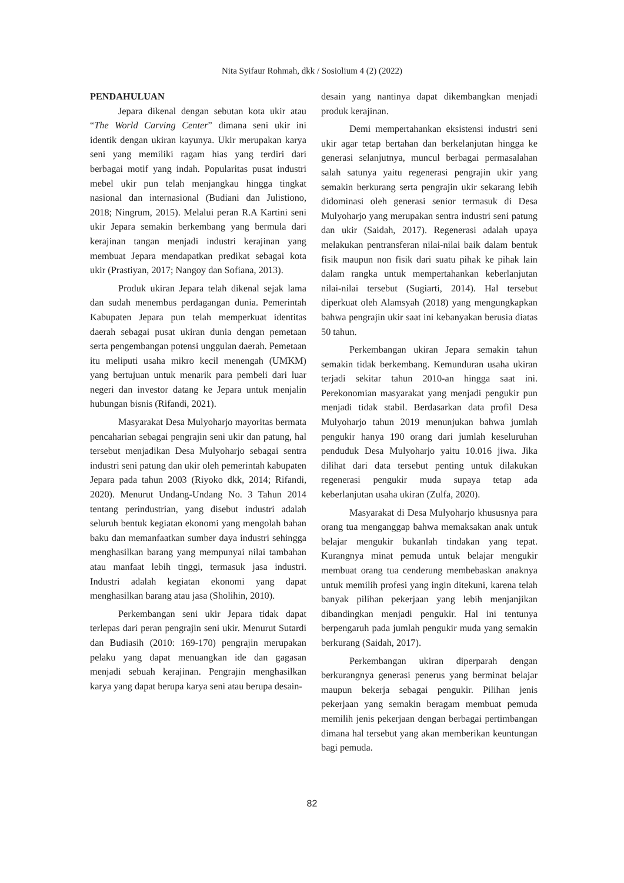Nita Syifaur Rohmah, dkk / Sosiolium 4 (2) (2022)
PENDAHULUAN
Jepara dikenal dengan sebutan kota ukir atau “The World Carving Center” dimana seni ukir ini identik dengan ukiran kayunya. Ukir merupakan karya seni yang memiliki ragam hias yang terdiri dari berbagai motif yang indah. Popularitas pusat industri mebel ukir pun telah menjangkau hingga tingkat nasional dan internasional (Budiani dan Julistiono, 2018; Ningrum, 2015). Melalui peran R.A Kartini seni ukir Jepara semakin berkembang yang bermula dari kerajinan tangan menjadi industri kerajinan yang membuat Jepara mendapatkan predikat sebagai kota ukir (Prastiyan, 2017; Nangoy dan Sofiana, 2013).
Produk ukiran Jepara telah dikenal sejak lama dan sudah menembus perdagangan dunia. Pemerintah Kabupaten Jepara pun telah memperkuat identitas daerah sebagai pusat ukiran dunia dengan pemetaan serta pengembangan potensi unggulan daerah. Pemetaan itu meliputi usaha mikro kecil menengah (UMKM) yang bertujuan untuk menarik para pembeli dari luar negeri dan investor datang ke Jepara untuk menjalin hubungan bisnis (Rifandi, 2021).
Masyarakat Desa Mulyoharjo mayoritas bermata pencaharian sebagai pengrajin seni ukir dan patung, hal tersebut menjadikan Desa Mulyoharjo sebagai sentra industri seni patung dan ukir oleh pemerintah kabupaten Jepara pada tahun 2003 (Riyoko dkk, 2014; Rifandi, 2020). Menurut Undang-Undang No. 3 Tahun 2014 tentang perindustrian, yang disebut industri adalah seluruh bentuk kegiatan ekonomi yang mengolah bahan baku dan memanfaatkan sumber daya industri sehingga menghasilkan barang yang mempunyai nilai tambahan atau manfaat lebih tinggi, termasuk jasa industri. Industri adalah kegiatan ekonomi yang dapat menghasilkan barang atau jasa (Sholihin, 2010).
Perkembangan seni ukir Jepara tidak dapat terlepas dari peran pengrajin seni ukir. Menurut Sutardi dan Budiasih (2010: 169-170) pengrajin merupakan pelaku yang dapat menuangkan ide dan gagasan menjadi sebuah kerajinan. Pengrajin menghasilkan karya yang dapat berupa karya seni atau berupa desain-
desain yang nantinya dapat dikembangkan menjadi produk kerajinan.
Demi mempertahankan eksistensi industri seni ukir agar tetap bertahan dan berkelanjutan hingga ke generasi selanjutnya, muncul berbagai permasalahan salah satunya yaitu regenerasi pengrajin ukir yang semakin berkurang serta pengrajin ukir sekarang lebih didominasi oleh generasi senior termasuk di Desa Mulyoharjo yang merupakan sentra industri seni patung dan ukir (Saidah, 2017). Regenerasi adalah upaya melakukan pentransferan nilai-nilai baik dalam bentuk fisik maupun non fisik dari suatu pihak ke pihak lain dalam rangka untuk mempertahankan keberlanjutan nilai-nilai tersebut (Sugiarti, 2014). Hal tersebut diperkuat oleh Alamsyah (2018) yang mengungkapkan bahwa pengrajin ukir saat ini kebanyakan berusia diatas 50 tahun.
Perkembangan ukiran Jepara semakin tahun semakin tidak berkembang. Kemunduran usaha ukiran terjadi sekitar tahun 2010-an hingga saat ini. Perekonomian masyarakat yang menjadi pengukir pun menjadi tidak stabil. Berdasarkan data profil Desa Mulyoharjo tahun 2019 menunjukan bahwa jumlah pengukir hanya 190 orang dari jumlah keseluruhan penduduk Desa Mulyoharjo yaitu 10.016 jiwa. Jika dilihat dari data tersebut penting untuk dilakukan regenerasi pengukir muda supaya tetap ada keberlanjutan usaha ukiran (Zulfa, 2020).
Masyarakat di Desa Mulyoharjo khususnya para orang tua menganggap bahwa memaksakan anak untuk belajar mengukir bukanlah tindakan yang tepat. Kurangnya minat pemuda untuk belajar mengukir membuat orang tua cenderung membebaskan anaknya untuk memilih profesi yang ingin ditekuni, karena telah banyak pilihan pekerjaan yang lebih menjanjikan dibandingkan menjadi pengukir. Hal ini tentunya berpengaruh pada jumlah pengukir muda yang semakin berkurang (Saidah, 2017).
Perkembangan ukiran diperparah dengan berkurangnya generasi penerus yang berminat belajar maupun bekerja sebagai pengukir. Pilihan jenis pekerjaan yang semakin beragam membuat pemuda memilih jenis pekerjaan dengan berbagai pertimbangan dimana hal tersebut yang akan memberikan keuntungan bagi pemuda.
82